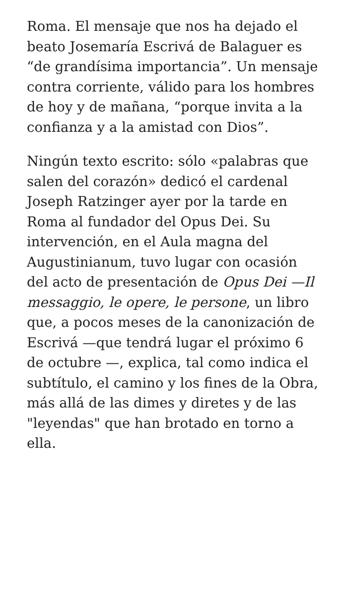Roma. El mensaje que nos ha dejado el beato Josemaría Escrivá de Balaguer es “de grandísima importancia”. Un mensaje contra corriente, válido para los hombres de hoy y de mañana, “porque invita a la confianza y a la amistad con Dios”.
Ningún texto escrito: sólo «palabras que salen del corazón» dedicó el cardenal Joseph Ratzinger ayer por la tarde en Roma al fundador del Opus Dei. Su intervención, en el Aula magna del Augustinianum, tuvo lugar con ocasión del acto de presentación de Opus Dei —Il messaggio, le opere, le persone, un libro que, a pocos meses de la canonización de Escrivá —que tendrá lugar el próximo 6 de octubre —, explica, tal como indica el subtítulo, el camino y los fines de la Obra, más allá de las dimes y diretes y de las "leyendas" que han brotado en torno a ella.